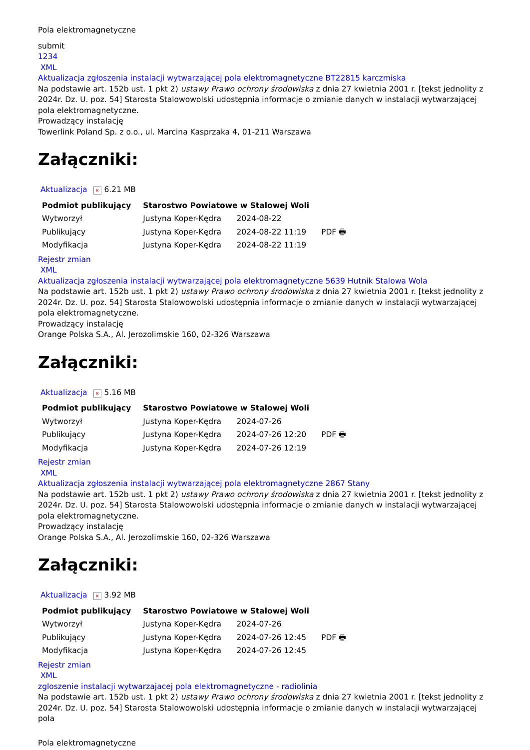Pola elektromagnetyczne
submit
1234
XML
Aktualizacja zgłoszenia instalacji wytwarzającej pola elektromagnetyczne BT22815 karczmiska
Na podstawie art. 152b ust. 1 pkt 2) ustawy Prawo ochrony środowiska z dnia 27 kwietnia 2001 r. [tekst jednolity z 2024r. Dz. U. poz. 54] Starosta Stalowowolski udostępnia informacje o zmianie danych w instalacji wytwarzającej pola elektromagnetyczne.
Prowadzący instalację
Towerlink Poland Sp. z o.o., ul. Marcina Kasprzaka 4, 01-211 Warszawa
Załączniki:
Aktualizacja × 6.21 MB
| Podmiot publikujący | Starostwo Powiatowe w Stalowej Woli | | |
| Wytworzył | Justyna Koper-Kędra | 2024-08-22 | PDF 🖶 |
| Publikujący | Justyna Koper-Kędra | 2024-08-22 11:19 | |
| Modyfikacja | Justyna Koper-Kędra | 2024-08-22 11:19 | |
Rejestr zmian
XML
Aktualizacja zgłoszenia instalacji wytwarzającej pola elektromagnetyczne 5639 Hutnik Stalowa Wola
Na podstawie art. 152b ust. 1 pkt 2) ustawy Prawo ochrony środowiska z dnia 27 kwietnia 2001 r. [tekst jednolity z 2024r. Dz. U. poz. 54] Starosta Stalowowolski udostępnia informacje o zmianie danych w instalacji wytwarzającej pola elektromagnetyczne.
Prowadzący instalację
Orange Polska S.A., Al. Jerozolimskie 160, 02-326 Warszawa
Załączniki:
Aktualizacja × 5.16 MB
| Podmiot publikujący | Starostwo Powiatowe w Stalowej Woli | | |
| Wytworzył | Justyna Koper-Kędra | 2024-07-26 | PDF 🖶 |
| Publikujący | Justyna Koper-Kędra | 2024-07-26 12:20 | |
| Modyfikacja | Justyna Koper-Kędra | 2024-07-26 12:19 | |
Rejestr zmian
XML
Aktualizacja zgłoszenia instalacji wytwarzającej pola elektromagnetyczne 2867 Stany
Na podstawie art. 152b ust. 1 pkt 2) ustawy Prawo ochrony środowiska z dnia 27 kwietnia 2001 r. [tekst jednolity z 2024r. Dz. U. poz. 54] Starosta Stalowowolski udostępnia informacje o zmianie danych w instalacji wytwarzającej pola elektromagnetyczne.
Prowadzący instalację
Orange Polska S.A., Al. Jerozolimskie 160, 02-326 Warszawa
Załączniki:
Aktualizacja × 3.92 MB
| Podmiot publikujący | Starostwo Powiatowe w Stalowej Woli | | |
| Wytworzył | Justyna Koper-Kędra | 2024-07-26 | PDF 🖶 |
| Publikujący | Justyna Koper-Kędra | 2024-07-26 12:45 | |
| Modyfikacja | Justyna Koper-Kędra | 2024-07-26 12:45 | |
Rejestr zmian
XML
zgloszenie instalacji wytwarzajacej pola elektromagnetyczne - radiolinia
Na podstawie art. 152b ust. 1 pkt 2) ustawy Prawo ochrony środowiska z dnia 27 kwietnia 2001 r. [tekst jednolity z 2024r. Dz. U. poz. 54] Starosta Stalowowolski udostępnia informacje o zmianie danych w instalacji wytwarzającej pola
Pola elektromagnetyczne